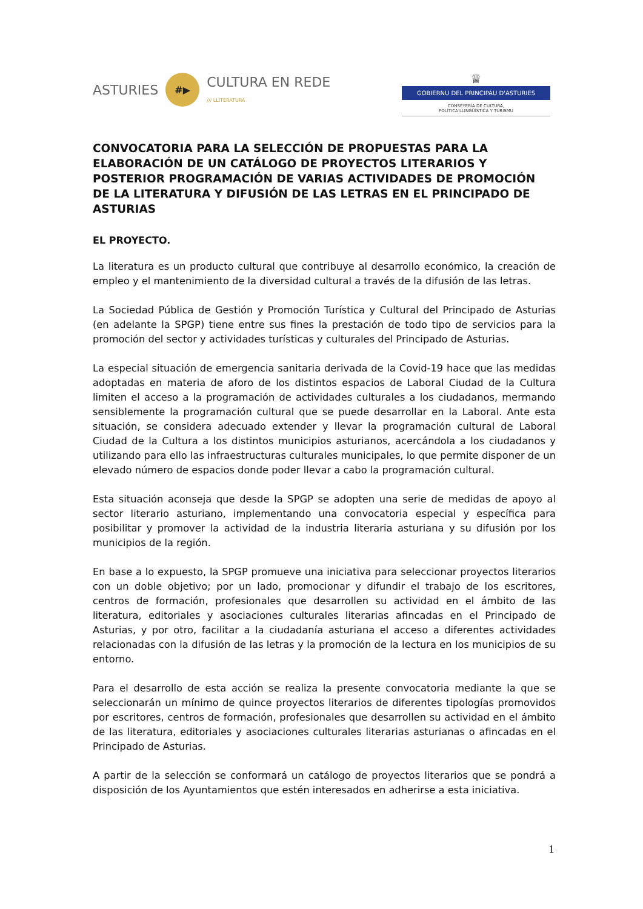ASTURIES #▶ CULTURA EN REDE
/// LLITERATURA
♕
GOBIERNU DEL PRINCIPÁU D'ASTURIES
CONSEYERÍA DE CULTURA,
POLÍTICA LLINGÜÍSTICA Y TURISMU
CONVOCATORIA PARA LA SELECCIÓN DE PROPUESTAS PARA LA ELABORACIÓN DE UN CATÁLOGO DE PROYECTOS LITERARIOS Y POSTERIOR PROGRAMACIÓN DE VARIAS ACTIVIDADES DE PROMOCIÓN DE LA LITERATURA Y DIFUSIÓN DE LAS LETRAS EN EL PRINCIPADO DE ASTURIAS
EL PROYECTO.
La literatura es un producto cultural que contribuye al desarrollo económico, la creación de empleo y el mantenimiento de la diversidad cultural a través de la difusión de las letras.
La Sociedad Pública de Gestión y Promoción Turística y Cultural del Principado de Asturias (en adelante la SPGP) tiene entre sus fines la prestación de todo tipo de servicios para la promoción del sector y actividades turísticas y culturales del Principado de Asturias.
La especial situación de emergencia sanitaria derivada de la Covid-19 hace que las medidas adoptadas en materia de aforo de los distintos espacios de Laboral Ciudad de la Cultura limiten el acceso a la programación de actividades culturales a los ciudadanos, mermando sensiblemente la programación cultural que se puede desarrollar en la Laboral. Ante esta situación, se considera adecuado extender y llevar la programación cultural de Laboral Ciudad de la Cultura a los distintos municipios asturianos, acercándola a los ciudadanos y utilizando para ello las infraestructuras culturales municipales, lo que permite disponer de un elevado número de espacios donde poder llevar a cabo la programación cultural.
Esta situación aconseja que desde la SPGP se adopten una serie de medidas de apoyo al sector literario asturiano, implementando una convocatoria especial y específica para posibilitar y promover la actividad de la industria literaria asturiana y su difusión por los municipios de la región.
En base a lo expuesto, la SPGP promueve una iniciativa para seleccionar proyectos literarios con un doble objetivo; por un lado, promocionar y difundir el trabajo de los escritores, centros de formación, profesionales que desarrollen su actividad en el ámbito de las literatura, editoriales y asociaciones culturales literarias afincadas en el Principado de Asturias, y por otro, facilitar a la ciudadanía asturiana el acceso a diferentes actividades relacionadas con la difusión de las letras y la promoción de la lectura en los municipios de su entorno.
Para el desarrollo de esta acción se realiza la presente convocatoria mediante la que se seleccionarán un mínimo de quince proyectos literarios de diferentes tipologías promovidos por escritores, centros de formación, profesionales que desarrollen su actividad en el ámbito de las literatura, editoriales y asociaciones culturales literarias asturianas o afincadas en el Principado de Asturias.
A partir de la selección se conformará un catálogo de proyectos literarios que se pondrá a disposición de los Ayuntamientos que estén interesados en adherirse a esta iniciativa.
1